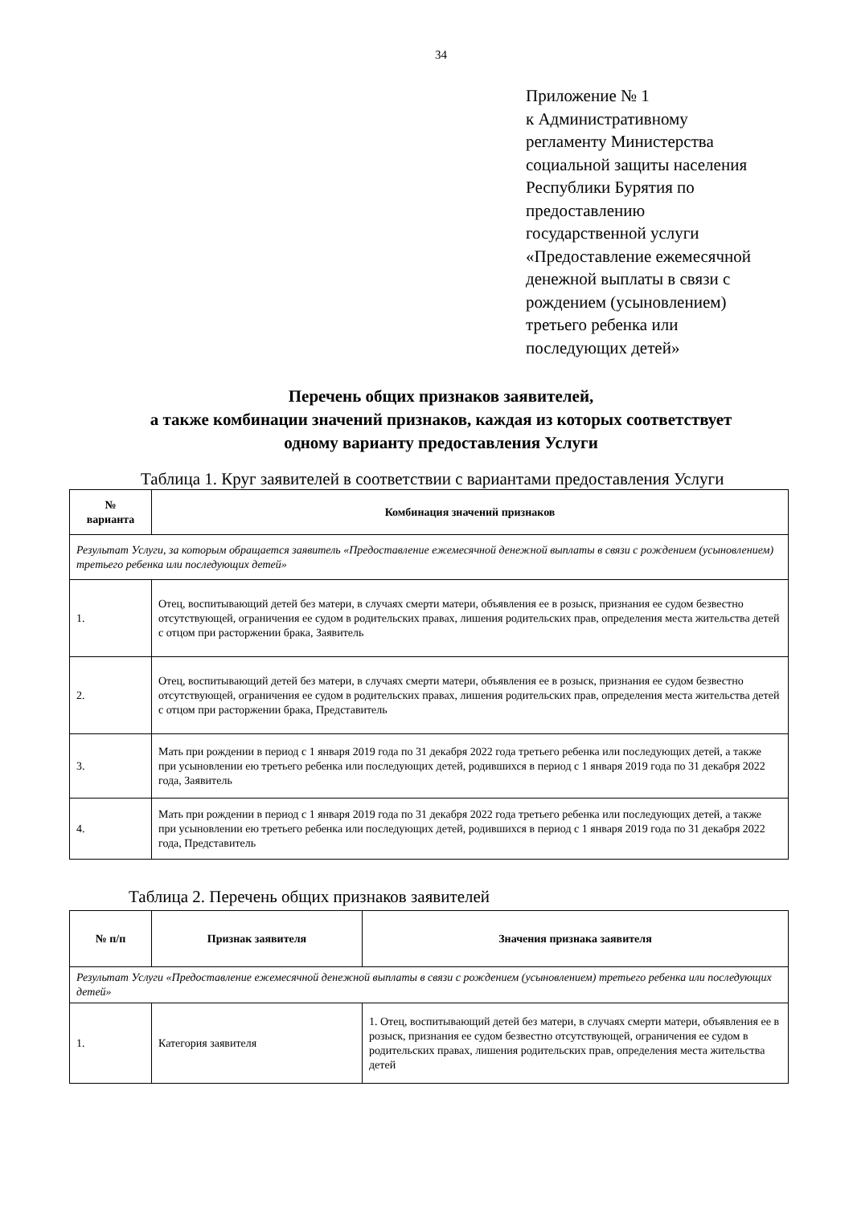34
Приложение № 1
к Административному
регламенту Министерства
социальной защиты населения
Республики Бурятия по
предоставлению
государственной услуги
«Предоставление ежемесячной
денежной выплаты в связи с
рождением (усыновлением)
третьего ребенка или
последующих детей»
Перечень общих признаков заявителей,
а также комбинации значений признаков, каждая из которых соответствует
одному варианту предоставления Услуги
Таблица 1. Круг заявителей в соответствии с вариантами предоставления Услуги
| № варианта | Комбинация значений признаков |
| --- | --- |
| Результат Услуги, за которым обращается заявитель «Предоставление ежемесячной денежной выплаты в связи с рождением (усыновлением) третьего ребенка или последующих детей» | |
| 1. | Отец, воспитывающий детей без матери, в случаях смерти матери, объявления ее в розыск, признания ее судом безвестно отсутствующей, ограничения ее судом в родительских правах, лишения родительских прав, определения места жительства детей с отцом при расторжении брака, Заявитель |
| 2. | Отец, воспитывающий детей без матери, в случаях смерти матери, объявления ее в розыск, признания ее судом безвестно отсутствующей, ограничения ее судом в родительских правах, лишения родительских прав, определения места жительства детей с отцом при расторжении брака, Представитель |
| 3. | Мать при рождении в период с 1 января 2019 года по 31 декабря 2022 года третьего ребенка или последующих детей, а также при усыновлении ею третьего ребенка или последующих детей, родившихся в период с 1 января 2019 года по 31 декабря 2022 года, Заявитель |
| 4. | Мать при рождении в период с 1 января 2019 года по 31 декабря 2022 года третьего ребенка или последующих детей, а также при усыновлении ею третьего ребенка или последующих детей, родившихся в период с 1 января 2019 года по 31 декабря 2022 года, Представитель |
Таблица 2. Перечень общих признаков заявителей
| № п/п | Признак заявителя | Значения признака заявителя |
| --- | --- | --- |
| Результат Услуги «Предоставление ежемесячной денежной выплаты в связи с рождением (усыновлением) третьего ребенка или последующих детей» | | |
| 1. | Категория заявителя | 1. Отец, воспитывающий детей без матери, в случаях смерти матери, объявления ее в розыск, признания ее судом безвестно отсутствующей, ограничения ее судом в родительских правах, лишения родительских прав, определения места жительства детей |